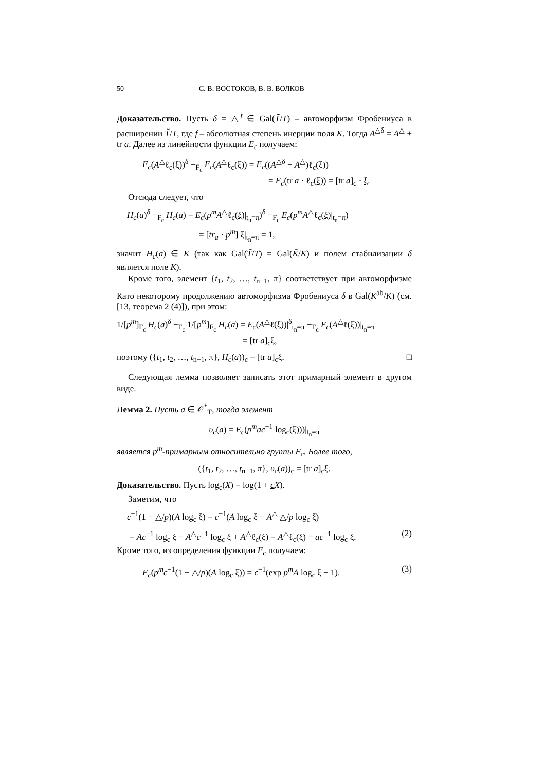50 С. В. ВОСТОКОВ, В. В. ВОЛКОВ
Доказательство. Пусть δ = △<sup>f</sup> ∈ Gal(T̃/T) – автоморфизм Фробениуса в расширении T̃/T, где f – абсолютная степень инерции поля K. Тогда A<sup>△δ</sup> = A<sup>△</sup> + tr a. Далее из линейности функции E<sub>c</sub> получаем:
E<sub>c</sub>(A<sup>△</sup>ℓ<sub>c</sub>(ξ))<sup>δ</sup> −<sub>F<sub>c</sub></sub> E<sub>c</sub>(A<sup>△</sup>ℓ<sub>c</sub>(ξ)) = E<sub>c</sub>((A<sup>△δ</sup> − A<sup>△</sup>)ℓ<sub>c</sub>(ξ))
= E<sub>c</sub>(tr a · ℓ<sub>c</sub>(ξ)) = [tr a]<sub>c</sub> · ξ.
Отсюда следует, что
H<sub>c</sub>(a)<sup>δ</sup> −<sub>F<sub>c</sub></sub> H<sub>c</sub>(a) = E<sub>c</sub>(p<sup>m</sup>A<sup>△</sup>ℓ<sub>c</sub>(ξ)|<sub>t<sub>n</sub>=π</sub>)<sup>δ</sup> −<sub>F<sub>c</sub></sub> E<sub>c</sub>(p<sup>m</sup>A<sup>△</sup>ℓ<sub>c</sub>(ξ)|<sub>t<sub>n</sub>=π</sub>)
= [tr<sub>a</sub> · p<sup>m</sup>] ξ|<sub>t<sub>n</sub>=π</sub> = 1,
значит H<sub>c</sub>(a) ∈ K (так как Gal(T̃/T) = Gal(K̃/K) и полем стабилизации δ является поле K).
Кроме того, элемент {t<sub>1</sub>, t<sub>2</sub>, …, t<sub>n−1</sub>, π} соответствует при автоморфизме Като некоторому продолжению автоморфизма Фробениуса δ в Gal(K<sup>ab</sup>/K) (см. [13, теорема 2 (4)]), при этом:
1/[p<sup>m</sup>]<sub>F<sub>c</sub></sub> H<sub>c</sub>(a)<sup>δ</sup> −<sub>F<sub>c</sub></sub> 1/[p<sup>m</sup>]<sub>F<sub>c</sub></sub> H<sub>c</sub>(a) = E<sub>c</sub>(A<sup>△</sup>ℓ(ξ))|<sup>δ</sup><sub>t<sub>n</sub>=π</sub> −<sub>F<sub>c</sub></sub> E<sub>c</sub>(A<sup>△</sup>ℓ(ξ))|<sub>t<sub>n</sub>=π</sub>
= [tr a]<sub>c</sub>ξ,
поэтому ({t<sub>1</sub>, t<sub>2</sub>, …, t<sub>n−1</sub>, π}, H<sub>c</sub>(a))<sub>c</sub> = [tr a]<sub>c</sub>ξ. □
Следующая лемма позволяет записать этот примарный элемент в другом виде.
Лемма 2. Пусть a ∈ 𝒪<sup>*</sup><sub>T</sub>, тогда элемент
υ<sub>c</sub>(a) = E<sub>c</sub>(p<sup>m</sup>ac<sup>−1</sup> log<sub>c</sub>(ξ)))|<sub>t<sub>n</sub>=π</sub>
является p<sup>m</sup>-примарным относительно группы F<sub>c</sub>. Более того,
({t<sub>1</sub>, t<sub>2</sub>, …, t<sub>n−1</sub>, π}, υ<sub>c</sub>(a))<sub>c</sub> = [tr a]<sub>c</sub>ξ.
Доказательство. Пусть log<sub>c</sub>(X) = log(1 + cX).
Заметим, что
c<sup>−1</sup>(1 − △/p)(A log<sub>c</sub> ξ) = c<sup>−1</sup>(A log<sub>c</sub> ξ − A<sup>△</sup> △/p log<sub>c</sub> ξ)
= Ac<sup>−1</sup> log<sub>c</sub> ξ − A<sup>△</sup>c<sup>−1</sup> log<sub>c</sub> ξ + A<sup>△</sup>ℓ<sub>c</sub>(ξ) = A<sup>△</sup>ℓ<sub>c</sub>(ξ) − ac<sup>−1</sup> log<sub>c</sub> ξ. (2)
Кроме того, из определения функции E<sub>c</sub> получаем:
E<sub>c</sub>(p<sup>m</sup>c<sup>−1</sup>(1 − △/p)(A log<sub>c</sub> ξ)) = c<sup>−1</sup>(exp p<sup>m</sup>A log<sub>c</sub> ξ − 1). (3)